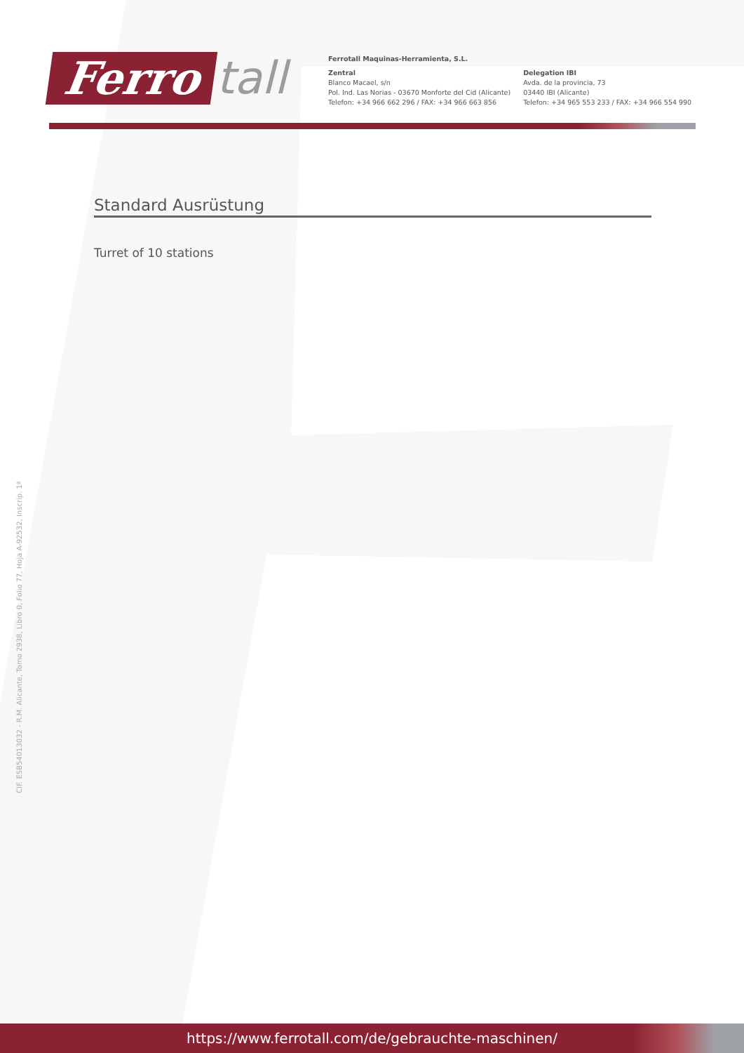Ferro tall
Ferrotall Maquinas-Herramienta, S.L.
Zentral
Blanco Macael, s/n
Pol. Ind. Las Norias - 03670 Monforte del Cid (Alicante)
Telefon: +34 966 662 296 / FAX: +34 966 663 856
Delegation IBI
Avda. de la provincia, 73
03440 IBI (Alicante)
Telefon: +34 965 553 233 / FAX: +34 966 554 990
Standard Ausrüstung
Turret of 10 stations
CIF. ESB54013032 - R.M. Alicante, Tomo 2938, Libro 0, Folio 77, Hoja A-92532, Inscrip. 1ª
https://www.ferrotall.com/de/gebrauchte-maschinen/